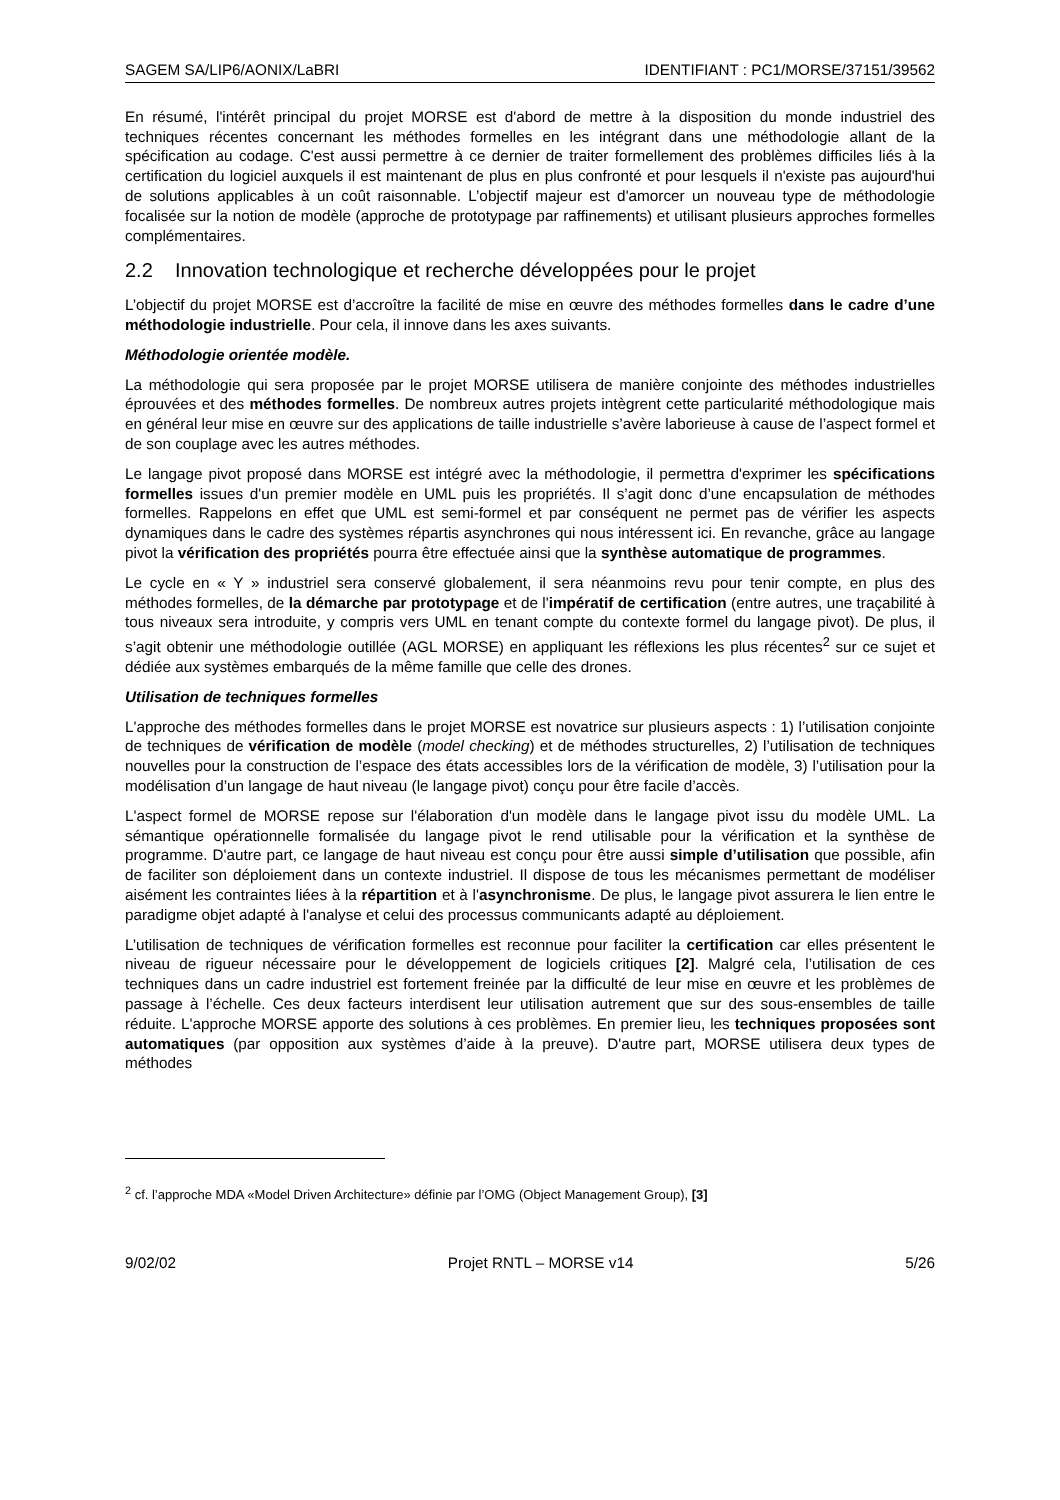SAGEM SA/LIP6/AONIX/LaBRI IDENTIFIANT : PC1/MORSE/37151/39562
En résumé, l'intérêt principal du projet MORSE est d'abord de mettre à la disposition du monde industriel des techniques récentes concernant les méthodes formelles en les intégrant dans une méthodologie allant de la spécification au codage. C'est aussi permettre à ce dernier de traiter formellement des problèmes difficiles liés à la certification du logiciel auxquels il est maintenant de plus en plus confronté et pour lesquels il n'existe pas aujourd'hui de solutions applicables à un coût raisonnable. L’objectif majeur est d'amorcer un nouveau type de méthodologie focalisée sur la notion de modèle (approche de prototypage par raffinements) et utilisant plusieurs approches formelles complémentaires.
2.2 Innovation technologique et recherche développées pour le projet
L’objectif du projet MORSE est d’accroître la facilité de mise en œuvre des méthodes formelles dans le cadre d’une méthodologie industrielle. Pour cela, il innove dans les axes suivants.
Méthodologie orientée modèle.
La méthodologie qui sera proposée par le projet MORSE utilisera de manière conjointe des méthodes industrielles éprouvées et des méthodes formelles. De nombreux autres projets intègrent cette particularité méthodologique mais en général leur mise en œuvre sur des applications de taille industrielle s’avère laborieuse à cause de l’aspect formel et de son couplage avec les autres méthodes.
Le langage pivot proposé dans MORSE est intégré avec la méthodologie, il permettra d'exprimer les spécifications formelles issues d'un premier modèle en UML puis les propriétés. Il s’agit donc d’une encapsulation de méthodes formelles. Rappelons en effet que UML est semi-formel et par conséquent ne permet pas de vérifier les aspects dynamiques dans le cadre des systèmes répartis asynchrones qui nous intéressent ici. En revanche, grâce au langage pivot la vérification des propriétés pourra être effectuée ainsi que la synthèse automatique de programmes.
Le cycle en « Y » industriel sera conservé globalement, il sera néanmoins revu pour tenir compte, en plus des méthodes formelles, de la démarche par prototypage et de l'impératif de certification (entre autres, une traçabilité à tous niveaux sera introduite, y compris vers UML en tenant compte du contexte formel du langage pivot). De plus, il s’agit obtenir une méthodologie outillée (AGL MORSE) en appliquant les réflexions les plus récentes<sup>2</sup> sur ce sujet et dédiée aux systèmes embarqués de la même famille que celle des drones.
Utilisation de techniques formelles
L'approche des méthodes formelles dans le projet MORSE est novatrice sur plusieurs aspects : 1) l’utilisation conjointe de techniques de vérification de modèle (model checking) et de méthodes structurelles, 2) l’utilisation de techniques nouvelles pour la construction de l’espace des états accessibles lors de la vérification de modèle, 3) l’utilisation pour la modélisation d’un langage de haut niveau (le langage pivot) conçu pour être facile d’accès.
L'aspect formel de MORSE repose sur l'élaboration d'un modèle dans le langage pivot issu du modèle UML. La sémantique opérationnelle formalisée du langage pivot le rend utilisable pour la vérification et la synthèse de programme. D'autre part, ce langage de haut niveau est conçu pour être aussi simple d’utilisation que possible, afin de faciliter son déploiement dans un contexte industriel. Il dispose de tous les mécanismes permettant de modéliser aisément les contraintes liées à la répartition et à l'asynchronisme. De plus, le langage pivot assurera le lien entre le paradigme objet adapté à l'analyse et celui des processus communicants adapté au déploiement.
L’utilisation de techniques de vérification formelles est reconnue pour faciliter la certification car elles présentent le niveau de rigueur nécessaire pour le développement de logiciels critiques [2]. Malgré cela, l’utilisation de ces techniques dans un cadre industriel est fortement freinée par la difficulté de leur mise en œuvre et les problèmes de passage à l’échelle. Ces deux facteurs interdisent leur utilisation autrement que sur des sous-ensembles de taille réduite. L'approche MORSE apporte des solutions à ces problèmes. En premier lieu, les techniques proposées sont automatiques (par opposition aux systèmes d’aide à la preuve). D'autre part, MORSE utilisera deux types de méthodes
<sup>2</sup> cf. l’approche MDA «Model Driven Architecture» définie par l’OMG (Object Management Group), [3]
9/02/02 Projet RNTL – MORSE v14 5/26